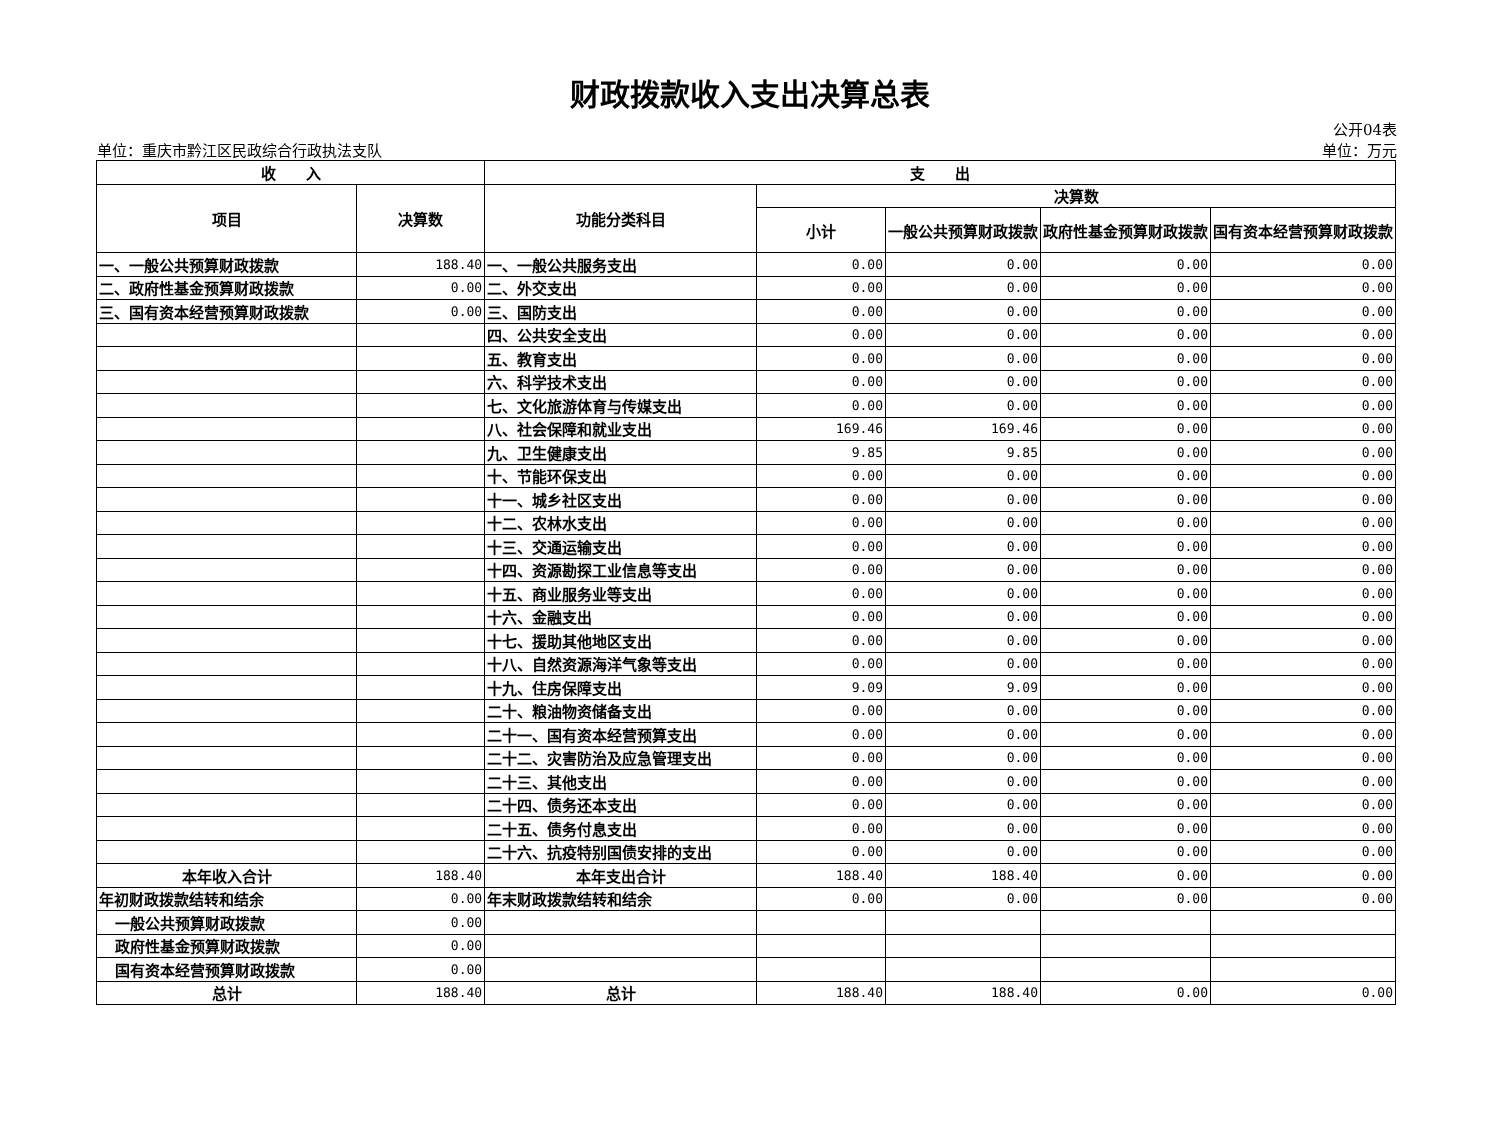财政拨款收入支出决算总表
单位：重庆市黔江区民政综合行政执法支队 公开04表
单位：万元
| 收 入 | | 支 出 | | | | |
| --- | --- | --- | --- | --- | --- | --- |
| 项目 | 决算数 | 功能分类科目 | 决算数 | | | |
| | | | 小计 | 一般公共预算财政拨款 | 政府性基金预算财政拨款 | 国有资本经营预算财政拨款 |
| 一、一般公共预算财政拨款 | 188.40 | 一、一般公共服务支出 | 0.00 | 0.00 | 0.00 | 0.00 |
| 二、政府性基金预算财政拨款 | 0.00 | 二、外交支出 | 0.00 | 0.00 | 0.00 | 0.00 |
| 三、国有资本经营预算财政拨款 | 0.00 | 三、国防支出 | 0.00 | 0.00 | 0.00 | 0.00 |
| | | 四、公共安全支出 | 0.00 | 0.00 | 0.00 | 0.00 |
| | | 五、教育支出 | 0.00 | 0.00 | 0.00 | 0.00 |
| | | 六、科学技术支出 | 0.00 | 0.00 | 0.00 | 0.00 |
| | | 七、文化旅游体育与传媒支出 | 0.00 | 0.00 | 0.00 | 0.00 |
| | | 八、社会保障和就业支出 | 169.46 | 169.46 | 0.00 | 0.00 |
| | | 九、卫生健康支出 | 9.85 | 9.85 | 0.00 | 0.00 |
| | | 十、节能环保支出 | 0.00 | 0.00 | 0.00 | 0.00 |
| | | 十一、城乡社区支出 | 0.00 | 0.00 | 0.00 | 0.00 |
| | | 十二、农林水支出 | 0.00 | 0.00 | 0.00 | 0.00 |
| | | 十三、交通运输支出 | 0.00 | 0.00 | 0.00 | 0.00 |
| | | 十四、资源勘探工业信息等支出 | 0.00 | 0.00 | 0.00 | 0.00 |
| | | 十五、商业服务业等支出 | 0.00 | 0.00 | 0.00 | 0.00 |
| | | 十六、金融支出 | 0.00 | 0.00 | 0.00 | 0.00 |
| | | 十七、援助其他地区支出 | 0.00 | 0.00 | 0.00 | 0.00 |
| | | 十八、自然资源海洋气象等支出 | 0.00 | 0.00 | 0.00 | 0.00 |
| | | 十九、住房保障支出 | 9.09 | 9.09 | 0.00 | 0.00 |
| | | 二十、粮油物资储备支出 | 0.00 | 0.00 | 0.00 | 0.00 |
| | | 二十一、国有资本经营预算支出 | 0.00 | 0.00 | 0.00 | 0.00 |
| | | 二十二、灾害防治及应急管理支出 | 0.00 | 0.00 | 0.00 | 0.00 |
| | | 二十三、其他支出 | 0.00 | 0.00 | 0.00 | 0.00 |
| | | 二十四、债务还本支出 | 0.00 | 0.00 | 0.00 | 0.00 |
| | | 二十五、债务付息支出 | 0.00 | 0.00 | 0.00 | 0.00 |
| | | 二十六、抗疫特别国债安排的支出 | 0.00 | 0.00 | 0.00 | 0.00 |
| 本年收入合计 | 188.40 | 本年支出合计 | 188.40 | 188.40 | 0.00 | 0.00 |
| 年初财政拨款结转和结余 | 0.00 | 年末财政拨款结转和结余 | 0.00 | 0.00 | 0.00 | 0.00 |
| 一般公共预算财政拨款 | 0.00 | | | | | |
| 政府性基金预算财政拨款 | 0.00 | | | | | |
| 国有资本经营预算财政拨款 | 0.00 | | | | | |
| 总计 | 188.40 | 总计 | 188.40 | 188.40 | 0.00 | 0.00 |